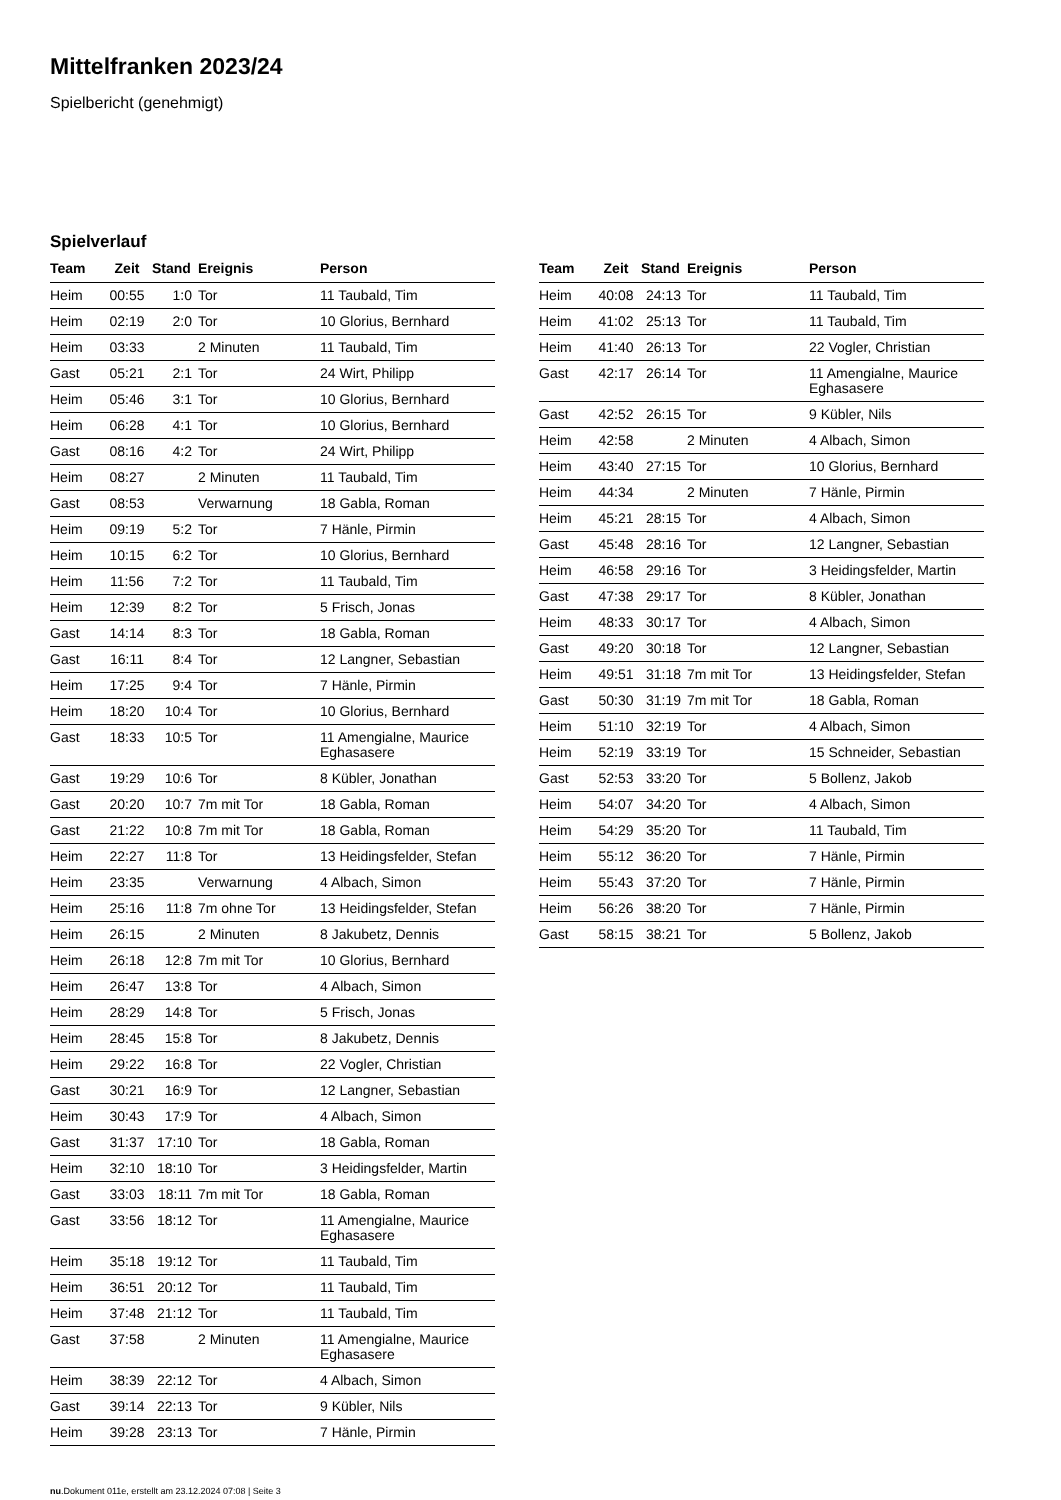Mittelfranken 2023/24
Spielbericht (genehmigt)
Spielverlauf
| Team | Zeit | Stand | Ereignis | Person |
| --- | --- | --- | --- | --- |
| Heim | 00:55 | 1:0 | Tor | 11 Taubald, Tim |
| Heim | 02:19 | 2:0 | Tor | 10 Glorius, Bernhard |
| Heim | 03:33 | | 2 Minuten | 11 Taubald, Tim |
| Gast | 05:21 | 2:1 | Tor | 24 Wirt, Philipp |
| Heim | 05:46 | 3:1 | Tor | 10 Glorius, Bernhard |
| Heim | 06:28 | 4:1 | Tor | 10 Glorius, Bernhard |
| Gast | 08:16 | 4:2 | Tor | 24 Wirt, Philipp |
| Heim | 08:27 | | 2 Minuten | 11 Taubald, Tim |
| Gast | 08:53 | | Verwarnung | 18 Gabla, Roman |
| Heim | 09:19 | 5:2 | Tor | 7 Hänle, Pirmin |
| Heim | 10:15 | 6:2 | Tor | 10 Glorius, Bernhard |
| Heim | 11:56 | 7:2 | Tor | 11 Taubald, Tim |
| Heim | 12:39 | 8:2 | Tor | 5 Frisch, Jonas |
| Gast | 14:14 | 8:3 | Tor | 18 Gabla, Roman |
| Gast | 16:11 | 8:4 | Tor | 12 Langner, Sebastian |
| Heim | 17:25 | 9:4 | Tor | 7 Hänle, Pirmin |
| Heim | 18:20 | 10:4 | Tor | 10 Glorius, Bernhard |
| Gast | 18:33 | 10:5 | Tor | 11 Amengialne, Maurice Eghasasere |
| Gast | 19:29 | 10:6 | Tor | 8 Kübler, Jonathan |
| Gast | 20:20 | 10:7 | 7m mit Tor | 18 Gabla, Roman |
| Gast | 21:22 | 10:8 | 7m mit Tor | 18 Gabla, Roman |
| Heim | 22:27 | 11:8 | Tor | 13 Heidingsfelder, Stefan |
| Heim | 23:35 | | Verwarnung | 4 Albach, Simon |
| Heim | 25:16 | 11:8 | 7m ohne Tor | 13 Heidingsfelder, Stefan |
| Heim | 26:15 | | 2 Minuten | 8 Jakubetz, Dennis |
| Heim | 26:18 | 12:8 | 7m mit Tor | 10 Glorius, Bernhard |
| Heim | 26:47 | 13:8 | Tor | 4 Albach, Simon |
| Heim | 28:29 | 14:8 | Tor | 5 Frisch, Jonas |
| Heim | 28:45 | 15:8 | Tor | 8 Jakubetz, Dennis |
| Heim | 29:22 | 16:8 | Tor | 22 Vogler, Christian |
| Gast | 30:21 | 16:9 | Tor | 12 Langner, Sebastian |
| Heim | 30:43 | 17:9 | Tor | 4 Albach, Simon |
| Gast | 31:37 | 17:10 | Tor | 18 Gabla, Roman |
| Heim | 32:10 | 18:10 | Tor | 3 Heidingsfelder, Martin |
| Gast | 33:03 | 18:11 | 7m mit Tor | 18 Gabla, Roman |
| Gast | 33:56 | 18:12 | Tor | 11 Amengialne, Maurice Eghasasere |
| Heim | 35:18 | 19:12 | Tor | 11 Taubald, Tim |
| Heim | 36:51 | 20:12 | Tor | 11 Taubald, Tim |
| Heim | 37:48 | 21:12 | Tor | 11 Taubald, Tim |
| Gast | 37:58 | | 2 Minuten | 11 Amengialne, Maurice Eghasasere |
| Heim | 38:39 | 22:12 | Tor | 4 Albach, Simon |
| Gast | 39:14 | 22:13 | Tor | 9 Kübler, Nils |
| Heim | 39:28 | 23:13 | Tor | 7 Hänle, Pirmin |
| Team | Zeit | Stand | Ereignis | Person |
| --- | --- | --- | --- | --- |
| Heim | 40:08 | 24:13 | Tor | 11 Taubald, Tim |
| Heim | 41:02 | 25:13 | Tor | 11 Taubald, Tim |
| Heim | 41:40 | 26:13 | Tor | 22 Vogler, Christian |
| Gast | 42:17 | 26:14 | Tor | 11 Amengialne, Maurice Eghasasere |
| Gast | 42:52 | 26:15 | Tor | 9 Kübler, Nils |
| Heim | 42:58 | | 2 Minuten | 4 Albach, Simon |
| Heim | 43:40 | 27:15 | Tor | 10 Glorius, Bernhard |
| Heim | 44:34 | | 2 Minuten | 7 Hänle, Pirmin |
| Heim | 45:21 | 28:15 | Tor | 4 Albach, Simon |
| Gast | 45:48 | 28:16 | Tor | 12 Langner, Sebastian |
| Heim | 46:58 | 29:16 | Tor | 3 Heidingsfelder, Martin |
| Gast | 47:38 | 29:17 | Tor | 8 Kübler, Jonathan |
| Heim | 48:33 | 30:17 | Tor | 4 Albach, Simon |
| Gast | 49:20 | 30:18 | Tor | 12 Langner, Sebastian |
| Heim | 49:51 | 31:18 | 7m mit Tor | 13 Heidingsfelder, Stefan |
| Gast | 50:30 | 31:19 | 7m mit Tor | 18 Gabla, Roman |
| Heim | 51:10 | 32:19 | Tor | 4 Albach, Simon |
| Heim | 52:19 | 33:19 | Tor | 15 Schneider, Sebastian |
| Gast | 52:53 | 33:20 | Tor | 5 Bollenz, Jakob |
| Heim | 54:07 | 34:20 | Tor | 4 Albach, Simon |
| Heim | 54:29 | 35:20 | Tor | 11 Taubald, Tim |
| Heim | 55:12 | 36:20 | Tor | 7 Hänle, Pirmin |
| Heim | 55:43 | 37:20 | Tor | 7 Hänle, Pirmin |
| Heim | 56:26 | 38:20 | Tor | 7 Hänle, Pirmin |
| Gast | 58:15 | 38:21 | Tor | 5 Bollenz, Jakob |
nu.Dokument 011e, erstellt am 23.12.2024 07:08 | Seite 3